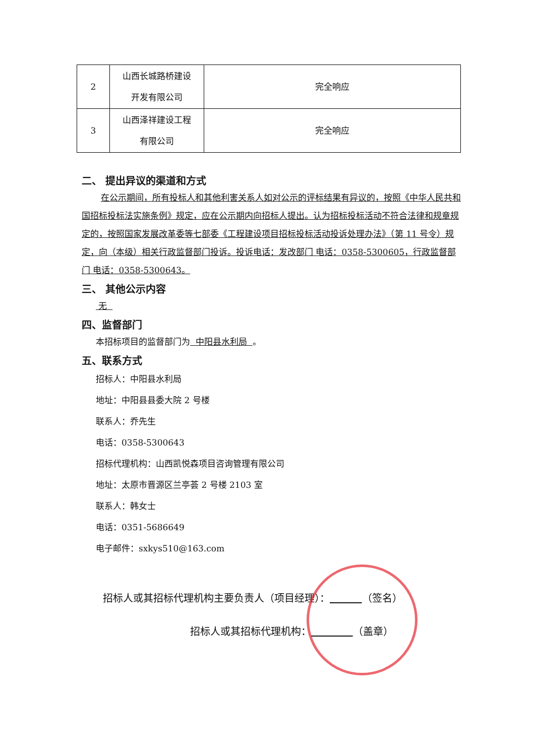| 2 | 山西长城路桥建设 开发有限公司 | 完全响应 |
| 3 | 山西泽祥建设工程 有限公司 | 完全响应 |
二、 提出异议的渠道和方式
在公示期间，所有投标人和其他利害关系人如对公示的评标结果有异议的，按照《中华人民共和国招标投标法实施条例》规定，应在公示期内向招标人提出。认为招标投标活动不符合法律和规章规定的，按照国家发展改革委等七部委《工程建设项目招标投标活动投诉处理办法》（第 11 号令）规定，向（本级）相关行政监督部门投诉。投诉电话：发改部门 电话：0358-5300605，行政监督部门 电话：0358-5300643。
三、 其他公示内容
无
四、监督部门
本招标项目的监督部门为 中阳县水利局 。
五、联系方式
招标人：中阳县水利局
地址：中阳县县委大院 2 号楼
联系人：乔先生
电话：0358-5300643
招标代理机构：山西凯悦森项目咨询管理有限公司
地址：太原市晋源区兰亭荟 2 号楼 2103 室
联系人：韩女士
电话：0351-5686649
电子邮件：sxkys510@163.com
招标人或其招标代理机构主要负责人（项目经理）： （签名）
招标人或其招标代理机构： （盖章）